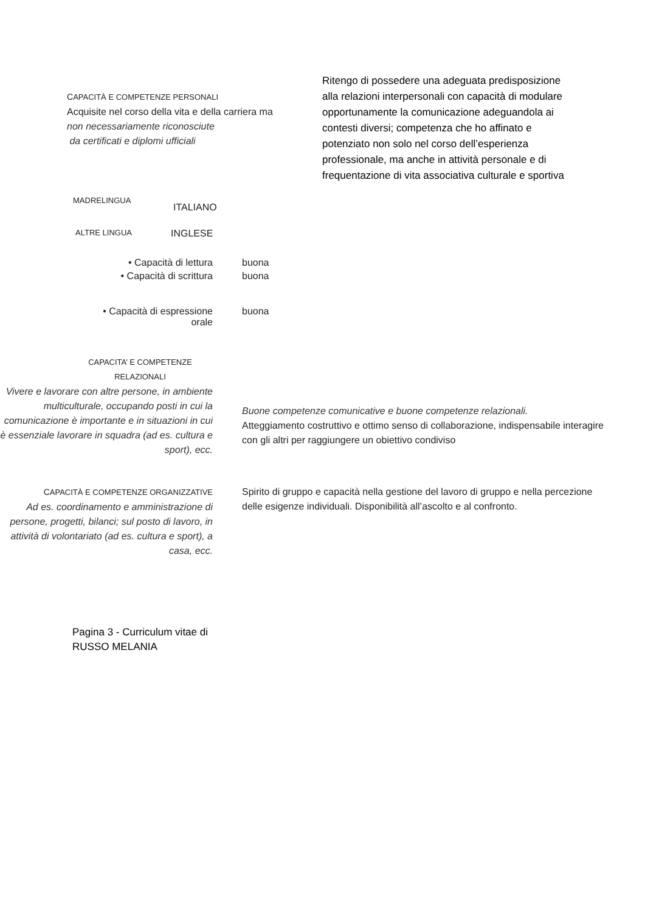CAPACITÀ E COMPETENZE PERSONALI
Acquisite nel corso della vita e della carriera ma
non necessariamente riconosciute
da certificati e diplomi ufficiali
Ritengo di possedere una adeguata predisposizione alla relazioni interpersonali con capacità di modulare opportunamente la comunicazione adeguandola ai contesti diversi; competenza che ho affinato e potenziato non solo nel corso dell’esperienza professionale, ma anche in attività personale e di frequentazione di vita associativa culturale e sportiva
MADRELINGUA
ITALIANO
ALTRE LINGUA
INGLESE
• Capacità di lettura buona
• Capacità di scrittura buona
• Capacità di espressione
orale
buona
CAPACITA’ E COMPETENZE RELAZIONALI
Vivere e lavorare con altre persone, in ambiente multiculturale, occupando posti in cui la comunicazione è importante e in situazioni in cui è essenziale lavorare in squadra (ad es. cultura e sport), ecc.
Buone competenze comunicative e buone competenze relazionali.
Atteggiamento costruttivo e ottimo senso di collaborazione, indispensabile interagire con gli altri per raggiungere un obiettivo condiviso
CAPACITÀ E COMPETENZE ORGANIZZATIVE
Ad es. coordinamento e amministrazione di persone, progetti, bilanci; sul posto di lavoro, in attività di volontariato (ad es. cultura e sport), a casa, ecc.
Spirito di gruppo e capacità nella gestione del lavoro di gruppo e nella percezione delle esigenze individuali. Disponibilità all’ascolto e al confronto.
Pagina 3 - Curriculum vitae di RUSSO MELANIA